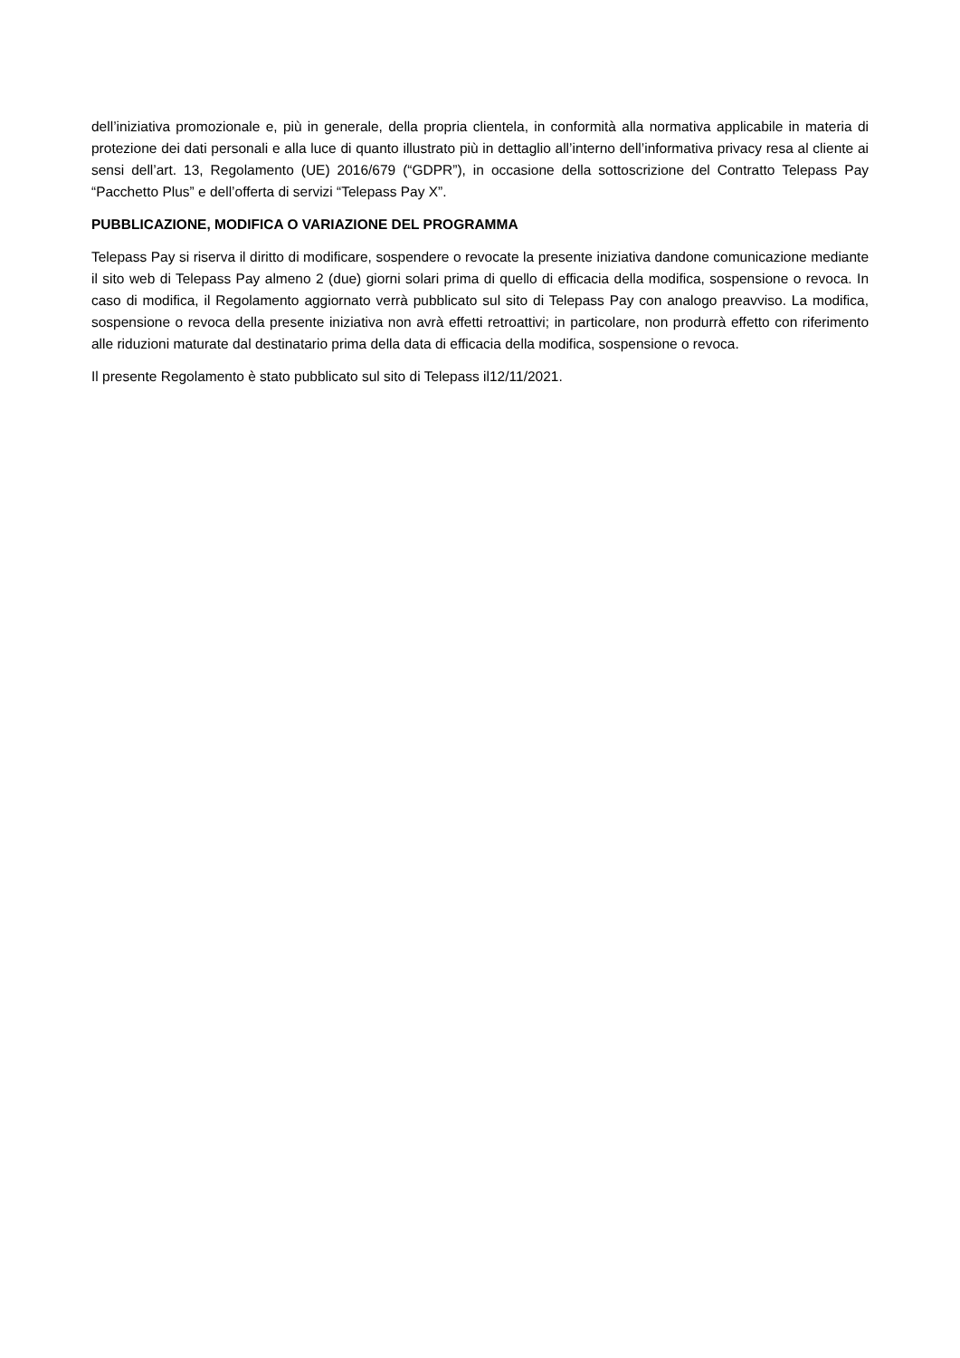dell’iniziativa promozionale e, più in generale, della propria clientela, in conformità alla normativa applicabile in materia di protezione dei dati personali e alla luce di quanto illustrato più in dettaglio all’interno dell’informativa privacy resa al cliente ai sensi dell’art. 13, Regolamento (UE) 2016/679 (“GDPR”), in occasione della sottoscrizione del Contratto Telepass Pay “Pacchetto Plus” e dell’offerta di servizi “Telepass Pay X”.
PUBBLICAZIONE, MODIFICA O VARIAZIONE DEL PROGRAMMA
Telepass Pay si riserva il diritto di modificare, sospendere o revocate la presente iniziativa dandone comunicazione mediante il sito web di Telepass Pay almeno 2 (due) giorni solari prima di quello di efficacia della modifica, sospensione o revoca. In caso di modifica, il Regolamento aggiornato verrà pubblicato sul sito di Telepass Pay con analogo preavviso. La modifica, sospensione o revoca della presente iniziativa non avrà effetti retroattivi; in particolare, non produrrà effetto con riferimento alle riduzioni maturate dal destinatario prima della data di efficacia della modifica, sospensione o revoca.
Il presente Regolamento è stato pubblicato sul sito di Telepass il12/11/2021.